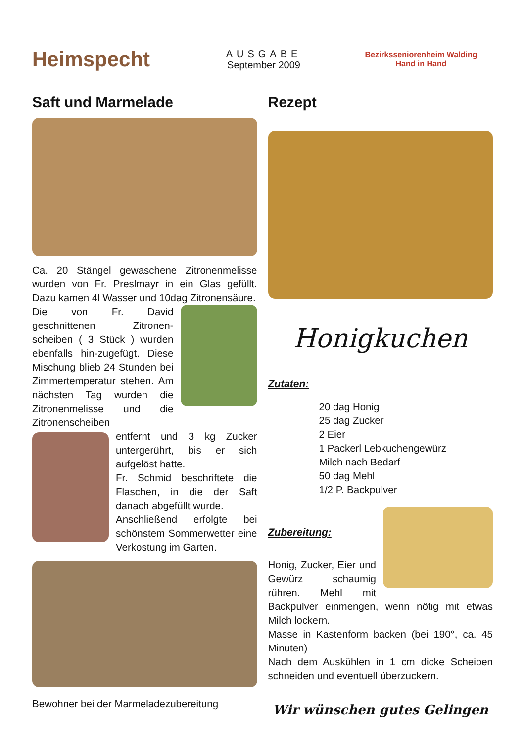Heimspecht
AUSGABE
September 2009
Bezirksseniorenheim Walding
Hand in Hand
Saft und Marmelade
Ca. 20 Stängel gewaschene Zitronenmelisse wurden von Fr. Preslmayr in ein Glas gefüllt. Dazu kamen 4l Wasser und 10dag Zitronensäure.
Die von Fr. David geschnittenen Zitronen-scheiben ( 3 Stück ) wurden ebenfalls hin-zugefügt. Diese Mischung blieb 24 Stunden bei Zimmertemperatur stehen. Am nächsten Tag wurden die Zitronenmelisse und die Zitronenscheiben
entfernt und 3 kg Zucker untergerührt, bis er sich aufgelöst hatte.
Fr. Schmid beschriftete die Flaschen, in die der Saft danach abgefüllt wurde.
Anschließend erfolgte bei schönstem Sommerwetter eine Verkostung im Garten.
Bewohner bei der Marmeladezubereitung
Rezept
Honigkuchen
Zutaten:
20 dag Honig
25 dag Zucker
2 Eier
1 Packerl Lebkuchengewürz
Milch nach Bedarf
50 dag Mehl
1/2 P. Backpulver
Zubereitung:
Honig, Zucker, Eier und Gewürz schaumig rühren. Mehl mit Backpulver einmengen, wenn nötig mit etwas Milch lockern.
Masse in Kastenform backen (bei 190°, ca. 45 Minuten)
Nach dem Auskühlen in 1 cm dicke Scheiben schneiden und eventuell überzuckern.
Wir wünschen gutes Gelingen